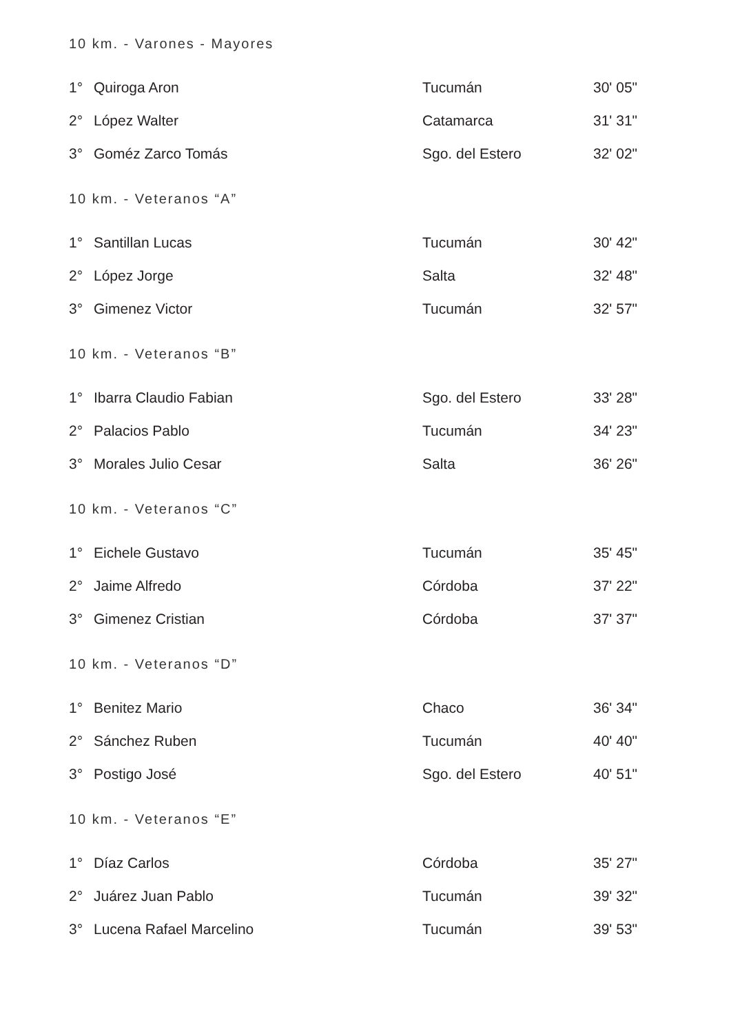10 km. - Varones - Mayores
| 1° | Quiroga Aron | Tucumán | 30' 05" |
| 2° | López Walter | Catamarca | 31' 31" |
| 3° | Goméz Zarco Tomás | Sgo. del Estero | 32' 02" |
10 km. - Veteranos “A”
| 1° | Santillan Lucas | Tucumán | 30' 42" |
| 2° | López Jorge | Salta | 32' 48" |
| 3° | Gimenez Victor | Tucumán | 32' 57" |
10 km. - Veteranos “B”
| 1° | Ibarra Claudio Fabian | Sgo. del Estero | 33' 28" |
| 2° | Palacios Pablo | Tucumán | 34' 23" |
| 3° | Morales Julio Cesar | Salta | 36' 26" |
10 km. - Veteranos “C”
| 1° | Eichele Gustavo | Tucumán | 35' 45" |
| 2° | Jaime Alfredo | Córdoba | 37' 22" |
| 3° | Gimenez Cristian | Córdoba | 37' 37" |
10 km. - Veteranos “D”
| 1° | Benitez Mario | Chaco | 36' 34" |
| 2° | Sánchez Ruben | Tucumán | 40' 40" |
| 3° | Postigo José | Sgo. del Estero | 40' 51" |
10 km. - Veteranos “E”
| 1° | Díaz Carlos | Córdoba | 35' 27" |
| 2° | Juárez Juan Pablo | Tucumán | 39' 32" |
| 3° | Lucena Rafael Marcelino | Tucumán | 39' 53" |